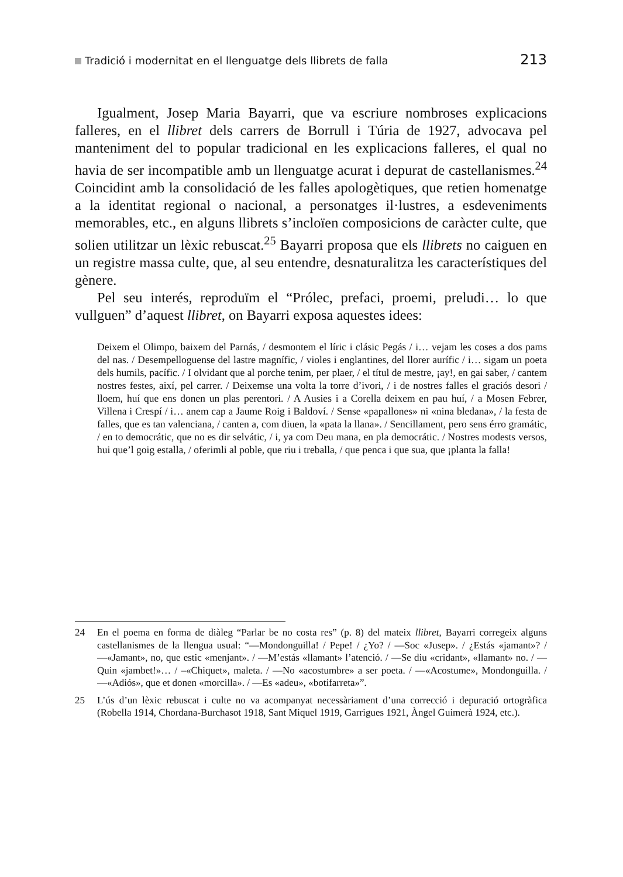Tradició i modernitat en el llenguatge dels llibrets de falla
213
Igualment, Josep Maria Bayarri, que va escriure nombroses explicacions falleres, en el llibret dels carrers de Borrull i Túria de 1927, advocava pel manteniment del to popular tradicional en les explicacions falleres, el qual no havia de ser incompatible amb un llenguatge acurat i depurat de castellanismes.<sup>24</sup> Coincidint amb la consolidació de les falles apologètiques, que retien homenatge a la identitat regional o nacional, a personatges il·lustres, a esdeveniments memorables, etc., en alguns llibrets s’incloïen composicions de caràcter culte, que solien utilitzar un lèxic rebuscat.<sup>25</sup> Bayarri proposa que els llibrets no caiguen en un registre massa culte, que, al seu entendre, desnaturalitza les característiques del gènere.
Pel seu interés, reproduïm el “Prólec, prefaci, proemi, preludi… lo que vullguen” d’aquest llibret, on Bayarri exposa aquestes idees:
Deixem el Olimpo, baixem del Parnás, / desmontem el líric i clásic Pegás / i… vejam les coses a dos pams del nas. / Desempelloguense del lastre magnífic, / violes i englantines, del llorer aurífic / i… sigam un poeta dels humils, pacífic. / I olvidant que al porche tenim, per plaer, / el títul de mestre, ¡ay!, en gai saber, / cantem nostres festes, així, pel carrer. / Deixemse una volta la torre d’ivori, / i de nostres falles el graciós desori / lloem, huí que ens donen un plas perentori. / A Ausies i a Corella deixem en pau huí, / a Mosen Febrer, Villena i Crespí / i… anem cap a Jaume Roig i Baldoví. / Sense «papallones» ni «nina bledana», / la festa de falles, que es tan valenciana, / canten a, com diuen, la «pata la llana». / Sencillament, pero sens érro gramátic, / en to democrátic, que no es dir selvátic, / i, ya com Deu mana, en pla democrátic. / Nostres modests versos, hui que’l goig estalla, / oferimli al poble, que riu i treballa, / que penca i que sua, que ¡planta la falla!
24 En el poema en forma de diàleg “Parlar be no costa res” (p. 8) del mateix llibret, Bayarri corregeix alguns castellanismes de la llengua usual: “—Mondonguilla! / Pepe! / ¿Yo? / —Soc «Jusep». / ¿Estás «jamant»? / —«Jamant», no, que estic «menjant». / —M’estás «llamant» l’atenció. / —Se diu «cridant», «llamant» no. / —Quin «jambet!»… / –«Chiquet», maleta. / —No «acostumbre» a ser poeta. / —«Acostume», Mondonguilla. / —«Adiós», que et donen «morcilla». / —Es «adeu», «botifarreta»”.
25 L’ús d’un lèxic rebuscat i culte no va acompanyat necessàriament d’una correcció i depuració ortogràfica (Robella 1914, Chordana-Burchasot 1918, Sant Miquel 1919, Garrigues 1921, Àngel Guimerà 1924, etc.).